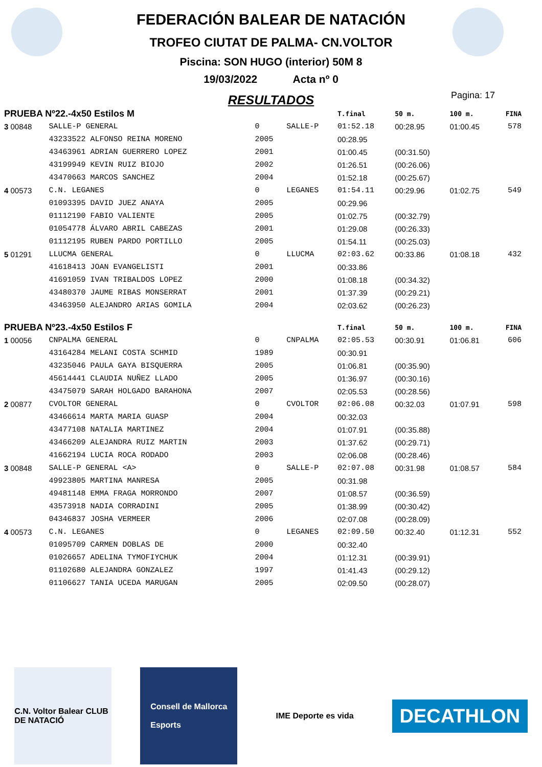FEDERACIÓN BALEAR DE NATACIÓN
TROFEO CIUTAT DE PALMA- CN.VOLTOR
Piscina: SON HUGO (interior) 50M 8
19/03/2022 Acta nº 0
RESULTADOS
Pagina: 17
| PRUEBA Nº22.-4x50 Estilos M | | | | T.final | 50 m. | 100 m. | FINA |
| 3 00848 | SALLE-P GENERAL | 0 | SALLE-P | 01:52.18 | 00:28.95 | 01:00.45 | 578 |
| | 43233522 ALFONSO REINA MORENO | 2005 | | 00:28.95 | | | |
| | 43463961 ADRIAN GUERRERO LOPEZ | 2001 | | 01:00.45 | (00:31.50) | | |
| | 43199949 KEVIN RUIZ BIOJO | 2002 | | 01:26.51 | (00:26.06) | | |
| | 43470663 MARCOS SANCHEZ | 2004 | | 01:52.18 | (00:25.67) | | |
| 4 00573 | C.N. LEGANES | 0 | LEGANES | 01:54.11 | 00:29.96 | 01:02.75 | 549 |
| | 01093395 DAVID JUEZ ANAYA | 2005 | | 00:29.96 | | | |
| | 01112190 FABIO VALIENTE | 2005 | | 01:02.75 | (00:32.79) | | |
| | 01054778 ÁLVARO ABRIL CABEZAS | 2001 | | 01:29.08 | (00:26.33) | | |
| | 01112195 RUBEN PARDO PORTILLO | 2005 | | 01:54.11 | (00:25.03) | | |
| 5 01291 | LLUCMA GENERAL | 0 | LLUCMA | 02:03.62 | 00:33.86 | 01:08.18 | 432 |
| | 41618413 JOAN EVANGELISTI | 2001 | | 00:33.86 | | | |
| | 41691059 IVAN TRIBALDOS LOPEZ | 2000 | | 01:08.18 | (00:34.32) | | |
| | 43480370 JAUME RIBAS MONSERRAT | 2001 | | 01:37.39 | (00:29.21) | | |
| | 43463950 ALEJANDRO ARIAS GOMILA | 2004 | | 02:03.62 | (00:26.23) | | |
| PRUEBA Nº23.-4x50 Estilos F | | | | T.final | 50 m. | 100 m. | FINA |
| 1 00056 | CNPALMA GENERAL | 0 | CNPALMA | 02:05.53 | 00:30.91 | 01:06.81 | 606 |
| | 43164284 MELANI COSTA SCHMID | 1989 | | 00:30.91 | | | |
| | 43235046 PAULA GAYA BISQUERRA | 2005 | | 01:06.81 | (00:35.90) | | |
| | 45614441 CLAUDIA NUÑEZ LLADO | 2005 | | 01:36.97 | (00:30.16) | | |
| | 43475079 SARAH HOLGADO BARAHONA | 2007 | | 02:05.53 | (00:28.56) | | |
| 2 00877 | CVOLTOR GENERAL | 0 | CVOLTOR | 02:06.08 | 00:32.03 | 01:07.91 | 598 |
| | 43466614 MARTA MARIA GUASP | 2004 | | 00:32.03 | | | |
| | 43477108 NATALIA MARTINEZ | 2004 | | 01:07.91 | (00:35.88) | | |
| | 43466209 ALEJANDRA RUIZ MARTIN | 2003 | | 01:37.62 | (00:29.71) | | |
| | 41662194 LUCIA ROCA RODADO | 2003 | | 02:06.08 | (00:28.46) | | |
| 3 00848 | SALLE-P GENERAL <A> | 0 | SALLE-P | 02:07.08 | 00:31.98 | 01:08.57 | 584 |
| | 49923805 MARTINA MANRESA | 2005 | | 00:31.98 | | | |
| | 49481148 EMMA FRAGA MORRONDO | 2007 | | 01:08.57 | (00:36.59) | | |
| | 43573918 NADIA CORRADINI | 2005 | | 01:38.99 | (00:30.42) | | |
| | 04346837 JOSHA VERMEER | 2006 | | 02:07.08 | (00:28.09) | | |
| 4 00573 | C.N. LEGANES | 0 | LEGANES | 02:09.50 | 00:32.40 | 01:12.31 | 552 |
| | 01095709 CARMEN DOBLAS DE | 2000 | | 00:32.40 | | | |
| | 01026657 ADELINA TYMOFIYCHUK | 2004 | | 01:12.31 | (00:39.91) | | |
| | 01102680 ALEJANDRA GONZALEZ | 1997 | | 01:41.43 | (00:29.12) | | |
| | 01106627 TANIA UCEDA MARUGAN | 2005 | | 02:09.50 | (00:28.07) | | |
C.N. Voltor Balear CLUB DE NATACIÓ
Consell de Mallorca
Esports
IME Deporte es vida
DECATHLON